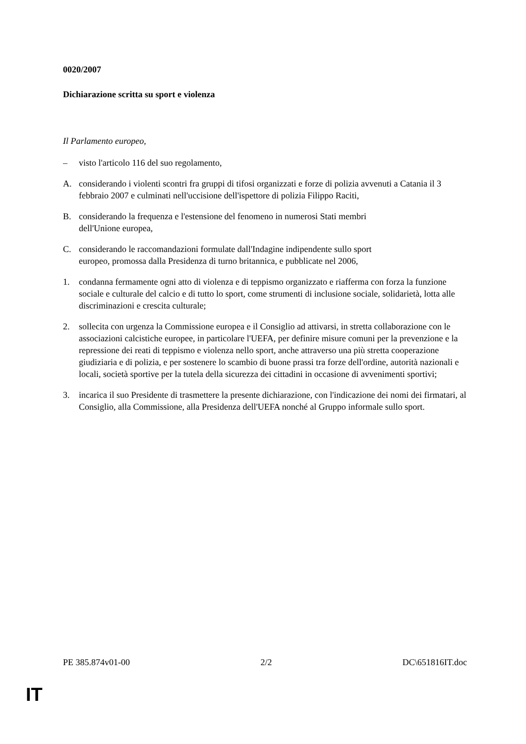0020/2007
Dichiarazione scritta su sport e violenza
Il Parlamento europeo,
– visto l'articolo 116 del suo regolamento,
A. considerando i violenti scontri fra gruppi di tifosi organizzati e forze di polizia avvenuti a Catania il 3 febbraio 2007 e culminati nell'uccisione dell'ispettore di polizia Filippo Raciti,
B. considerando la frequenza e l'estensione del fenomeno in numerosi Stati membri
dell'Unione europea,
C. considerando le raccomandazioni formulate dall'Indagine indipendente sullo sport
europeo, promossa dalla Presidenza di turno britannica, e pubblicate nel 2006,
1. condanna fermamente ogni atto di violenza e di teppismo organizzato e riafferma con forza la funzione sociale e culturale del calcio e di tutto lo sport, come strumenti di inclusione sociale, solidarietà, lotta alle discriminazioni e crescita culturale;
2. sollecita con urgenza la Commissione europea e il Consiglio ad attivarsi, in stretta collaborazione con le associazioni calcistiche europee, in particolare l'UEFA, per definire misure comuni per la prevenzione e la repressione dei reati di teppismo e violenza nello sport, anche attraverso una più stretta cooperazione giudiziaria e di polizia, e per sostenere lo scambio di buone prassi tra forze dell'ordine, autorità nazionali e locali, società sportive per la tutela della sicurezza dei cittadini in occasione di avvenimenti sportivi;
3. incarica il suo Presidente di trasmettere la presente dichiarazione, con l'indicazione dei nomi dei firmatari, al Consiglio, alla Commissione, alla Presidenza dell'UEFA nonché al Gruppo informale sullo sport.
PE 385.874v01-00 2/2 DC\651816IT.doc
IT